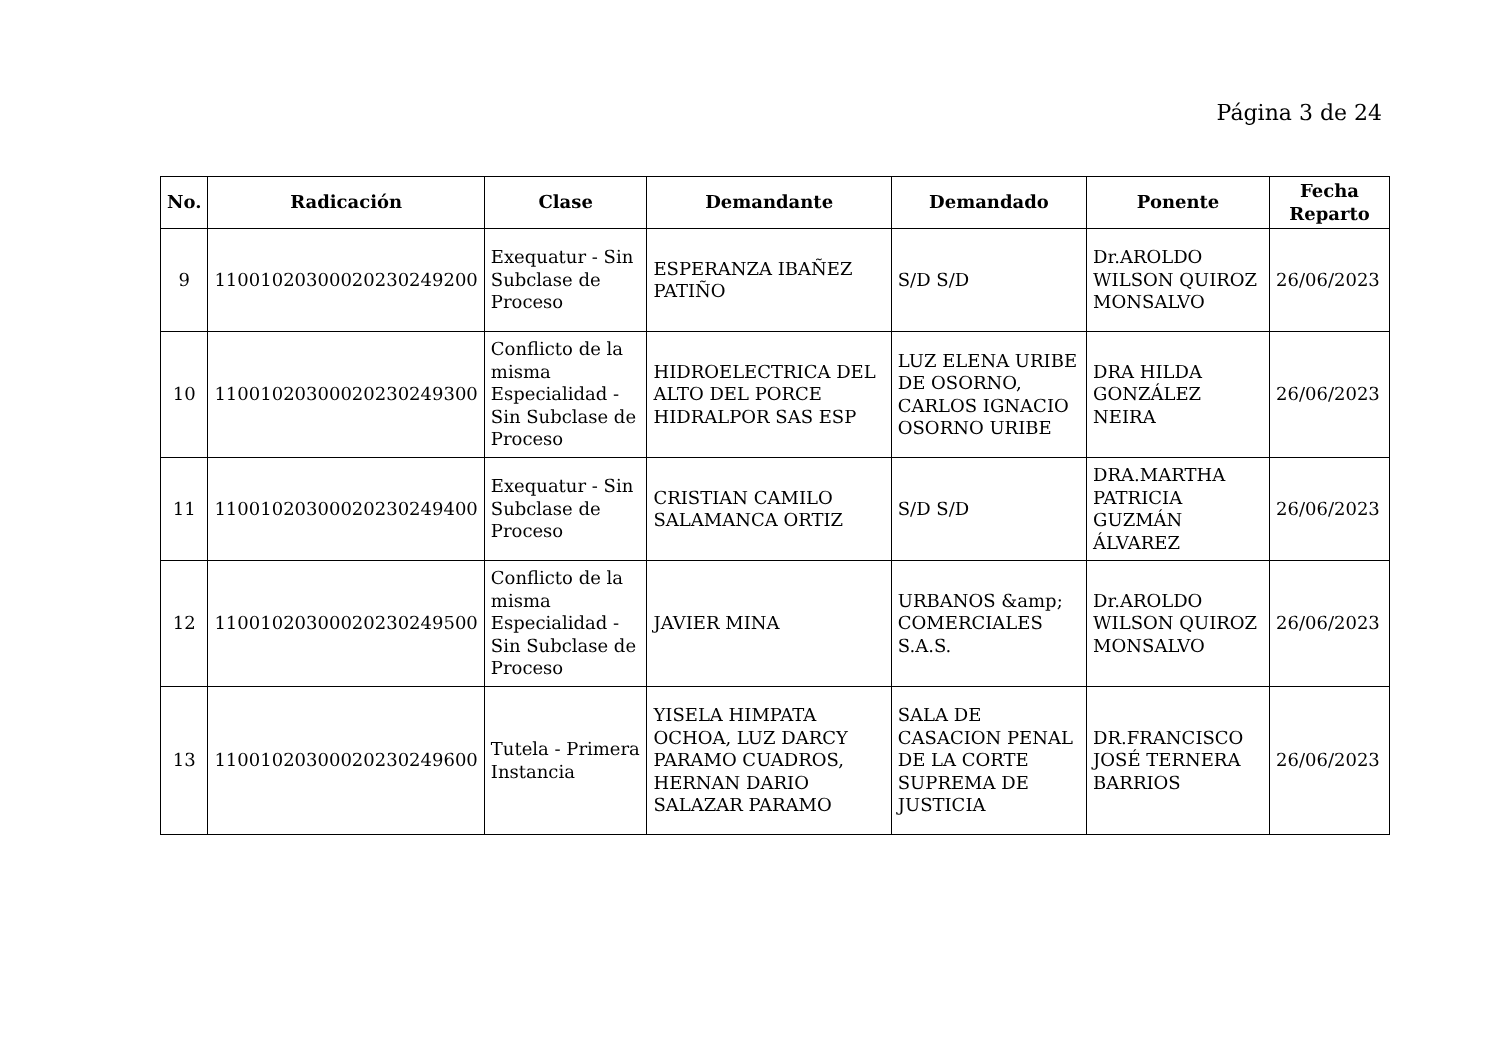Página 3 de 24
| No. | Radicación | Clase | Demandante | Demandado | Ponente | Fecha Reparto |
| --- | --- | --- | --- | --- | --- | --- |
| 9 | 11001020300020230249200 | Exequatur - Sin Subclase de Proceso | ESPERANZA IBAÑEZ PATIÑO | S/D S/D | Dr.AROLDO WILSON QUIROZ MONSALVO | 26/06/2023 |
| 10 | 11001020300020230249300 | Conflicto de la misma Especialidad - Sin Subclase de Proceso | HIDROELECTRICA DEL ALTO DEL PORCE HIDRALPOR SAS ESP | LUZ ELENA URIBE DE OSORNO, CARLOS IGNACIO OSORNO URIBE | DRA HILDA GONZÁLEZ NEIRA | 26/06/2023 |
| 11 | 11001020300020230249400 | Exequatur - Sin Subclase de Proceso | CRISTIAN CAMILO SALAMANCA ORTIZ | S/D S/D | DRA.MARTHA PATRICIA GUZMÁN ÁLVAREZ | 26/06/2023 |
| 12 | 11001020300020230249500 | Conflicto de la misma Especialidad - Sin Subclase de Proceso | JAVIER MINA | URBANOS &amp; COMERCIALES S.A.S. | Dr.AROLDO WILSON QUIROZ MONSALVO | 26/06/2023 |
| 13 | 11001020300020230249600 | Tutela - Primera Instancia | YISELA HIMPATA OCHOA, LUZ DARCY PARAMO CUADROS, HERNAN DARIO SALAZAR PARAMO | SALA DE CASACION PENAL DE LA CORTE SUPREMA DE JUSTICIA | DR.FRANCISCO JOSÉ TERNERA BARRIOS | 26/06/2023 |